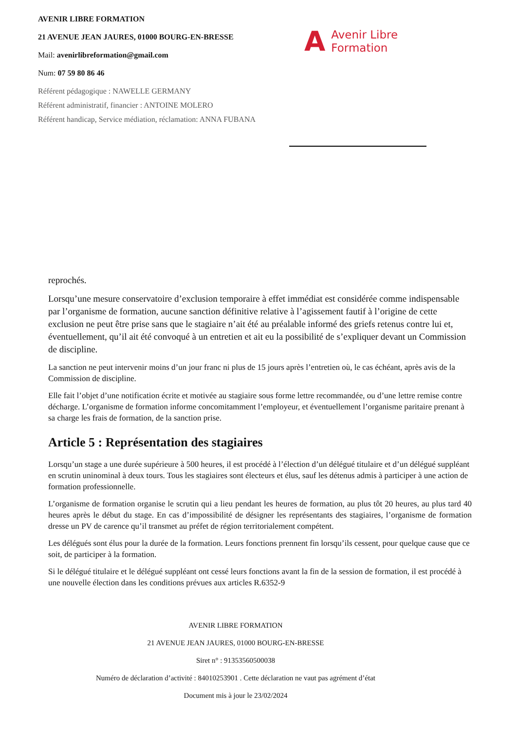AVENIR LIBRE FORMATION
21 AVENUE JEAN JAURES, 01000 BOURG-EN-BRESSE
Mail: avenirlibreformation@gmail.com
Num: 07 59 80 86 46
Référent pédagogique : NAWELLE GERMANY
Référent administratif, financier : ANTOINE MOLERO
Référent handicap, Service médiation, réclamation: ANNA FUBANA
A Avenir Libre
Formation
reprochés.
Lorsqu’une mesure conservatoire d’exclusion temporaire à effet immédiat est considérée comme indispensable par l’organisme de formation, aucune sanction définitive relative à l’agissement fautif à l’origine de cette exclusion ne peut être prise sans que le stagiaire n’ait été au préalable informé des griefs retenus contre lui et, éventuellement, qu’il ait été convoqué à un entretien et ait eu la possibilité de s’expliquer devant un Commission de discipline.
La sanction ne peut intervenir moins d’un jour franc ni plus de 15 jours après l’entretien où, le cas échéant, après avis de la Commission de discipline.
Elle fait l’objet d’une notification écrite et motivée au stagiaire sous forme lettre recommandée, ou d’une lettre remise contre décharge. L’organisme de formation informe concomitamment l’employeur, et éventuellement l’organisme paritaire prenant à sa charge les frais de formation, de la sanction prise.
Article 5 : Représentation des stagiaires
Lorsqu’un stage a une durée supérieure à 500 heures, il est procédé à l’élection d’un délégué titulaire et d’un délégué suppléant en scrutin uninominal à deux tours. Tous les stagiaires sont électeurs et élus, sauf les détenus admis à participer à une action de formation professionnelle.
L’organisme de formation organise le scrutin qui a lieu pendant les heures de formation, au plus tôt 20 heures, au plus tard 40 heures après le début du stage. En cas d’impossibilité de désigner les représentants des stagiaires, l’organisme de formation dresse un PV de carence qu’il transmet au préfet de région territorialement compétent.
Les délégués sont élus pour la durée de la formation. Leurs fonctions prennent fin lorsqu’ils cessent, pour quelque cause que ce soit, de participer à la formation.
Si le délégué titulaire et le délégué suppléant ont cessé leurs fonctions avant la fin de la session de formation, il est procédé à une nouvelle élection dans les conditions prévues aux articles R.6352-9
AVENIR LIBRE FORMATION
21 AVENUE JEAN JAURES, 01000 BOURG-EN-BRESSE
Siret n° : 91353560500038
Numéro de déclaration d’activité : 84010253901 . Cette déclaration ne vaut pas agrément d’état
Document mis à jour le 23/02/2024